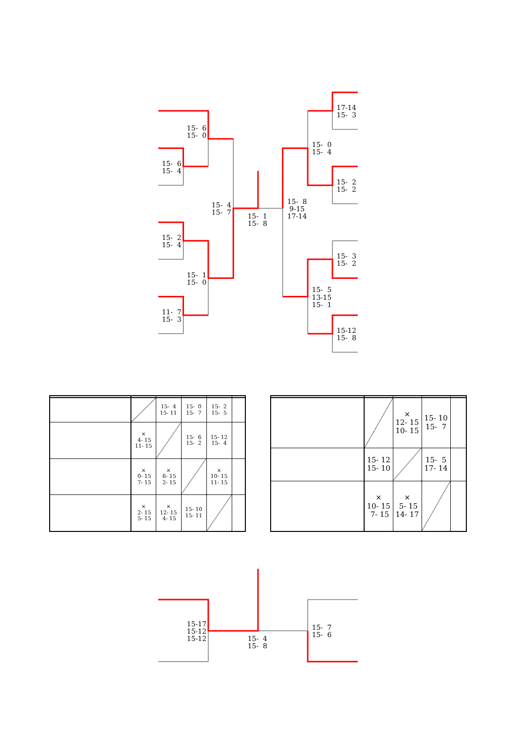15- 6
15- 0
15- 6
15- 4
15- 4
15- 7
15- 2
15- 4
15- 1
15- 0
11- 7
15- 3
15- 1
15- 8
15- 8
9-15
17-14
17-14
15- 3
15- 0
15- 4
15- 2
15- 2
15- 3
15- 2
15- 5
13-15
15- 1
15-12
15- 8
| | | 15- 4 15- 11 | 15- 0 15- 7 | 15- 2 15- 5 | |
| | × 4- 15 11- 15 | | 15- 6 15- 2 | 15- 12 15- 4 | |
| | × 0- 15 7- 15 | × 6- 15 2- 15 | | × 10- 15 11- 15 | |
| | × 2- 15 5- 15 | × 12- 15 4- 15 | 15- 10 15- 11 | | |
| | | × 12- 15 10- 15 | 15- 10 15- 7 | |
| | 15- 12 15- 10 | | 15- 5 17- 14 | |
| | × 10- 15 7- 15 | × 5- 15 14- 17 | | |
15-17
15-12
15-12
15- 4
15- 8
15- 7
15- 6